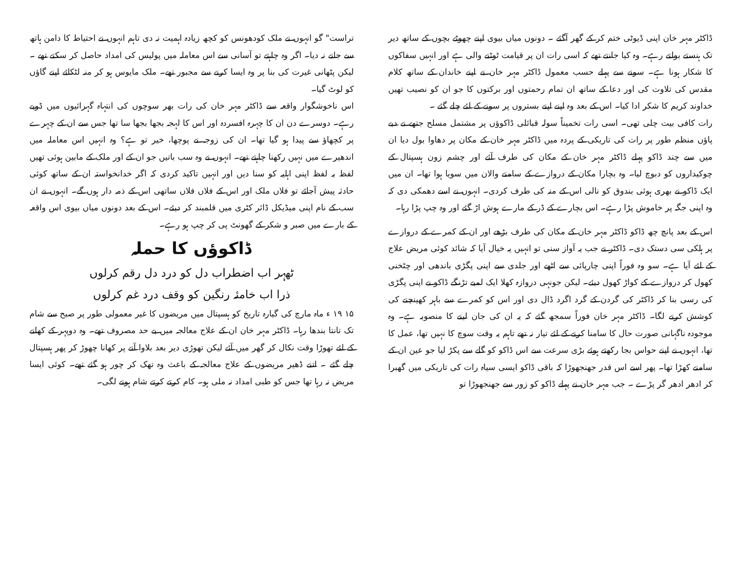تراست" گو انہوں نے ملک کودھونس کو کچھ زیادہ اہمیت نہ دی تاہم انہوں نے احتیاط کا دامن ہاتھ سے جانے نہ دیا۔ اگر وہ چاہتے تو آسانی سے اس معاملہ میں پولیس کی امداد حاصل کر سکتے تھے ۔ لیکن پٹھانی غیرت کی بنا پر وہ ایسا کرنے سے مجبور تھے۔ ملک مایوس ہو کر منہ لٹکائے اپنے گاؤں کو لوٹ گیا۔
اس ناخوشگوار واقعہ سے ڈاکٹر مہر خان کی رات بھر سوچوں کی انتہاہ گہرائیوں میں ڈوبے رہے۔ دوسرے دن ان کا چہرہ افسردہ اور اس کا لہجہ بجھا بجھا سا تھا جس سے ان کے چہرے پر کچھاؤ سے پیدا ہو گیا تھا۔ ان کی زوجہ نے پوچھا، خیر تو ہے؟ وہ انہیں اس معاملہ میں اندھیرے میں نہیں رکھنا چاہتے تھے۔ انہوں نے وہ سب باتیں جو ان کے اور ملک کے مابین ہوئی تھیں لفظ بہ لفظ اپنی اہلیہ کو سنا دیں اور انہیں تاکید کردی کہ اگر خدانخواستہ ان کے ساتھ کوئی حادثہ پیش آجائے تو فلاں ملک اور اس کے فلاں فلاں ساتھی اس کے ذمہ دار ہوں گے۔ انہوں نے ان سب کے نام اپنی میڈیکل ڈائر کٹری میں قلمبند کر دیئے۔ اس کے بعد دونوں میاں بیوی اس واقعہ کے بارے میں صبر و شکر کے گھونٹ پی کر چپ ہو رہے۔
ڈاکوؤں کا حملہ
ٹھہر اب اضطراب دل کو درد دل رقم کرلوں
ذرا اب خامئہ رنگین کو وقف درد غم کرلوں
۱۵ ۱۹ ء ماہ مارچ کی گیارہ تاریخ کو ہسپتال میں مریضوں کا غیر معمولی طور پر صبح سے شام تک تانتا بندھا رہا۔ ڈاکٹر مہر خان ان کے علاج معالجہ میں بے حد مصروف تھے۔ وہ دوپہر کے کھانے کے لئے تھوڑا وقت نکال کر گھر میں آئے لیکن تھوڑی دیر بعد بلاوا آنے پر کھانا چھوڑ کر پھر ہسپتال چلے گئے ۔ اتنے ڈھیر مریضوں کے علاج معالجہ کے باعث وہ تھک کر چور ہو گئے تھے۔ کوئی ایسا مریض نہ رہا تھا جس کو طبی امداد نہ ملی ہو۔ کام کرتے کرتے شام ہونے لگی۔
ڈاکٹر مہر خان اپنی ڈیوٹی ختم کر کے گھر آگئے ۔ دونوں میاں بیوی اپنے چھوٹے بچوں کے ساتھ دیر تک ہنستے بولتے رہے۔ وہ کیا جانتے تھے کہ اسی رات ان پر قیامت ٹوٹنے والی ہے اور انہیں سفاکوں کا شکار ہونا ہے۔ سونے سے پہلے حسب معمول ڈاکٹر مہر خان نے اپنے خاندان کے ساتھ کلام مقدس کی تلاوت کی اور دعا کے ساتھ ان تمام رحمتوں اور برکتوں کا جو ان کو نصیب تھیں خداوند کریم کا شکر ادا کیا۔ اس کے بعد وہ اپنے اپنے بستروں پر سونے کے لئے چلے گئے ۔
رات کافی بیت چلی تھی۔ اسی رات تخمیناً سولہ قبائلی ڈاکوؤں پر مشتمل مسلح جتھے نے دبے پاؤں منظم طور پر رات کی تاریکی کے پردہ میں ڈاکٹر مہر خان کے مکان پر دھاوا بول دیا ان میں سے چند ڈاکو پہلے ڈاکٹر مہر خان کے مکان کی طرف آئے اور چشم زون ہسپتال کے چوکیداروں کو دبوچ لیا۔ وہ بچارا مکان کے دروازے کے سامنے والان میں سویا ہوا تھا۔ ان میں ایک ڈاکو نے بھری ہوئی بندوق کو نالی اس کے منہ کی طرف کردی۔ انہوں نے اسے دھمکی دی کہ وہ اپنی جگہ پر خاموش پڑا رہے۔ اس بچارے کے ڈر کے مارے ہوش اڑ گئے اور وہ چپ پڑا رہا۔
اس کے بعد پانچ چھ ڈاکو ڈاکٹر مہر خان کے مکان کی طرف بڑھے اور ان کے کمرے کے دروازے پر ہلکی سی دستک دی۔ ڈاکٹر نے جب یہ آواز سنی تو انہیں یہ خیال آیا کہ شائد کوئی مریض علاج کے لئے آیا ہے۔ سو وہ فوراً اپنی چارپائی سے اٹھے اور جلدی سے اپنی پگڑی باندھی اور چٹخنی کھول کر دروازے کے کواڑ کھول دیئے۔ لیکن جونہی دروازہ کھلا ایک لمبے تڑنگے ڈاکو نے اپنی پگڑی کی رسی بنا کر ڈاکٹر کی گردن کے گرد اگرد ڈال دی اور اس کو کمرے سے باہر کھینچنے کی کوشش کرنے لگا۔ ڈاکٹر مہر خان فوراً سمجھ گئے کہ یہ ان کی جان لینے کا منصوبہ ہے۔ وہ موجودہ ناگہانی صورت حال کا سامنا کرنے کے لئے تیار نہ تھے تاہم یہ وقت سوچ کا نہیں تھا، عمل کا تھا، انہوں نے اپنے حواس بجا رکھتے ہوئے بڑی سرعت سے اس ڈاکو کو گلے سے پکڑ لیا جو عین ان کے سامنے کھڑا تھا۔ پھر اسے اس قدر جھنجھوڑا کہ باقی ڈاکو ایسی سیاہ رات کی تاریکی میں گھبرا کر ادھر ادھر گر پڑے ۔ جب مہر خان نے پہلے ڈاکو کو زور سے جھنجھوڑا تو